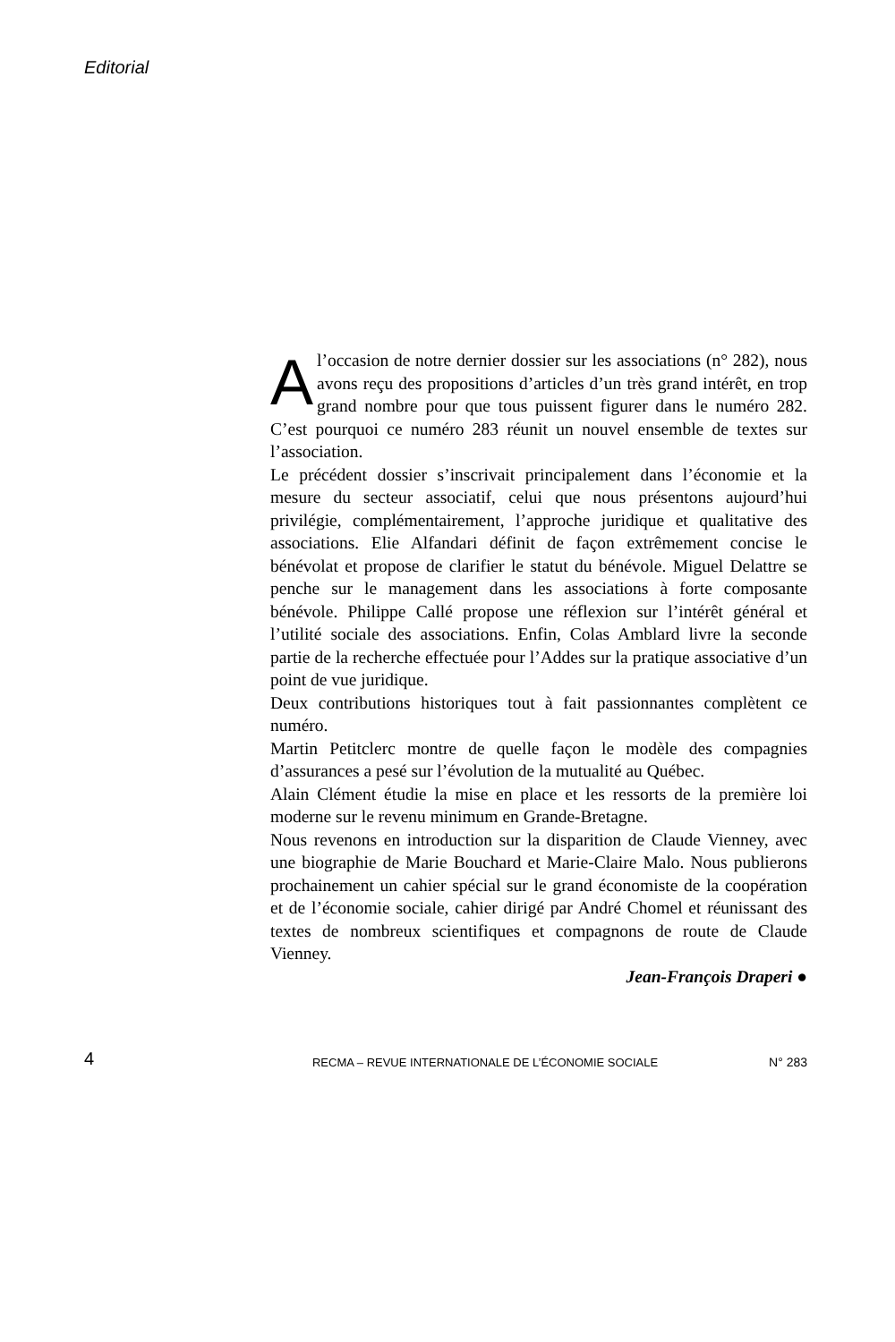Editorial
Al’occasion de notre dernier dossier sur les associations (n° 282), nous avons reçu des propositions d’articles d’un très grand intérêt, en trop grand nombre pour que tous puissent figurer dans le numéro 282. C’est pourquoi ce numéro 283 réunit un nouvel ensemble de textes sur l’association.
Le précédent dossier s’inscrivait principalement dans l’économie et la mesure du secteur associatif, celui que nous présentons aujourd’hui privilégie, complémentairement, l’approche juridique et qualitative des associations. Elie Alfandari définit de façon extrêmement concise le bénévolat et propose de clarifier le statut du bénévole. Miguel Delattre se penche sur le management dans les associations à forte composante bénévole. Philippe Callé propose une réflexion sur l’intérêt général et l’utilité sociale des associations. Enfin, Colas Amblard livre la seconde partie de la recherche effectuée pour l’Addes sur la pratique associative d’un point de vue juridique.
Deux contributions historiques tout à fait passionnantes complètent ce numéro.
Martin Petitclerc montre de quelle façon le modèle des compagnies d’assurances a pesé sur l’évolution de la mutualité au Québec.
Alain Clément étudie la mise en place et les ressorts de la première loi moderne sur le revenu minimum en Grande-Bretagne.
Nous revenons en introduction sur la disparition de Claude Vienney, avec une biographie de Marie Bouchard et Marie-Claire Malo. Nous publierons prochainement un cahier spécial sur le grand économiste de la coopération et de l’économie sociale, cahier dirigé par André Chomel et réunissant des textes de nombreux scientifiques et compagnons de route de Claude Vienney.
Jean-François Draperi ●
4 RECMA – REVUE INTERNATIONALE DE L’ÉCONOMIE SOCIALE N° 283